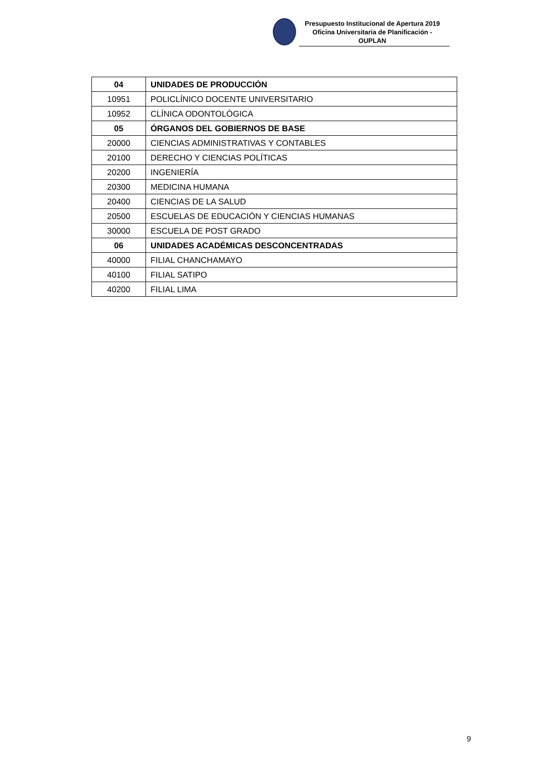Presupuesto Institucional de Apertura 2019
Oficina Universitaria de Planificación - OUPLAN
| 04 | UNIDADES DE PRODUCCIÓN |
| 10951 | POLICLÍNICO DOCENTE UNIVERSITARIO |
| 10952 | CLÍNICA ODONTOLÓGICA |
| 05 | ÓRGANOS DEL GOBIERNOS DE BASE |
| 20000 | CIENCIAS ADMINISTRATIVAS Y CONTABLES |
| 20100 | DERECHO Y CIENCIAS POLÍTICAS |
| 20200 | INGENIERÍA |
| 20300 | MEDICINA HUMANA |
| 20400 | CIENCIAS DE LA SALUD |
| 20500 | ESCUELAS DE EDUCACIÓN Y CIENCIAS HUMANAS |
| 30000 | ESCUELA DE POST GRADO |
| 06 | UNIDADES ACADÉMICAS DESCONCENTRADAS |
| 40000 | FILIAL CHANCHAMAYO |
| 40100 | FILIAL SATIPO |
| 40200 | FILIAL LIMA |
9